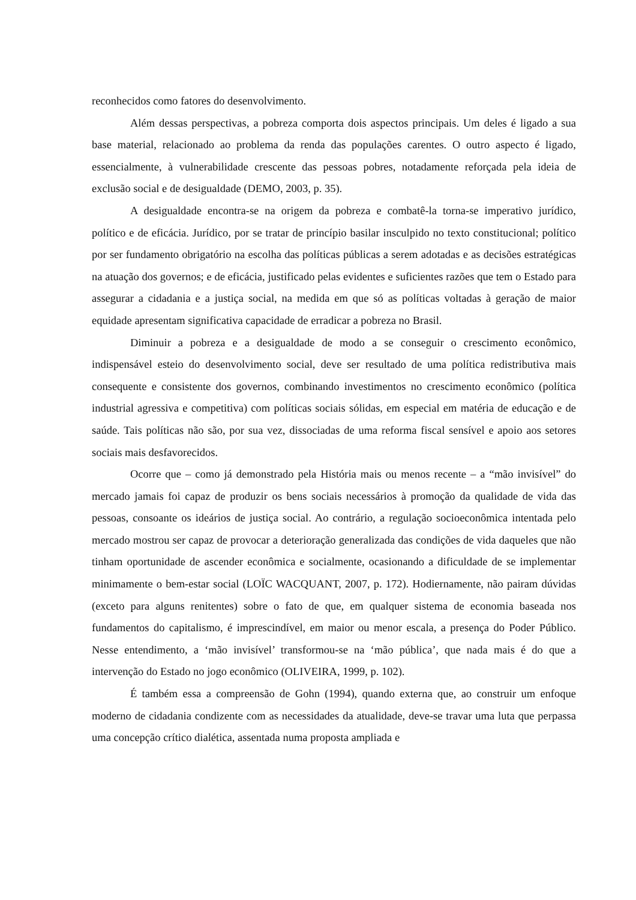reconhecidos como fatores do desenvolvimento.
Além dessas perspectivas, a pobreza comporta dois aspectos principais. Um deles é ligado a sua base material, relacionado ao problema da renda das populações carentes. O outro aspecto é ligado, essencialmente, à vulnerabilidade crescente das pessoas pobres, notadamente reforçada pela ideia de exclusão social e de desigualdade (DEMO, 2003, p. 35).
A desigualdade encontra-se na origem da pobreza e combatê-la torna-se imperativo jurídico, político e de eficácia. Jurídico, por se tratar de princípio basilar insculpido no texto constitucional; político por ser fundamento obrigatório na escolha das políticas públicas a serem adotadas e as decisões estratégicas na atuação dos governos; e de eficácia, justificado pelas evidentes e suficientes razões que tem o Estado para assegurar a cidadania e a justiça social, na medida em que só as políticas voltadas à geração de maior equidade apresentam significativa capacidade de erradicar a pobreza no Brasil.
Diminuir a pobreza e a desigualdade de modo a se conseguir o crescimento econômico, indispensável esteio do desenvolvimento social, deve ser resultado de uma política redistributiva mais consequente e consistente dos governos, combinando investimentos no crescimento econômico (política industrial agressiva e competitiva) com políticas sociais sólidas, em especial em matéria de educação e de saúde. Tais políticas não são, por sua vez, dissociadas de uma reforma fiscal sensível e apoio aos setores sociais mais desfavorecidos.
Ocorre que – como já demonstrado pela História mais ou menos recente – a “mão invisível” do mercado jamais foi capaz de produzir os bens sociais necessários à promoção da qualidade de vida das pessoas, consoante os ideários de justiça social. Ao contrário, a regulação socioeconômica intentada pelo mercado mostrou ser capaz de provocar a deterioração generalizada das condições de vida daqueles que não tinham oportunidade de ascender econômica e socialmente, ocasionando a dificuldade de se implementar minimamente o bem-estar social (LOÏC WACQUANT, 2007, p. 172). Hodiernamente, não pairam dúvidas (exceto para alguns renitentes) sobre o fato de que, em qualquer sistema de economia baseada nos fundamentos do capitalismo, é imprescindível, em maior ou menor escala, a presença do Poder Público. Nesse entendimento, a ‘mão invisível’ transformou-se na ‘mão pública’, que nada mais é do que a intervenção do Estado no jogo econômico (OLIVEIRA, 1999, p. 102).
É também essa a compreensão de Gohn (1994), quando externa que, ao construir um enfoque moderno de cidadania condizente com as necessidades da atualidade, deve-se travar uma luta que perpassa uma concepção crítico dialética, assentada numa proposta ampliada e